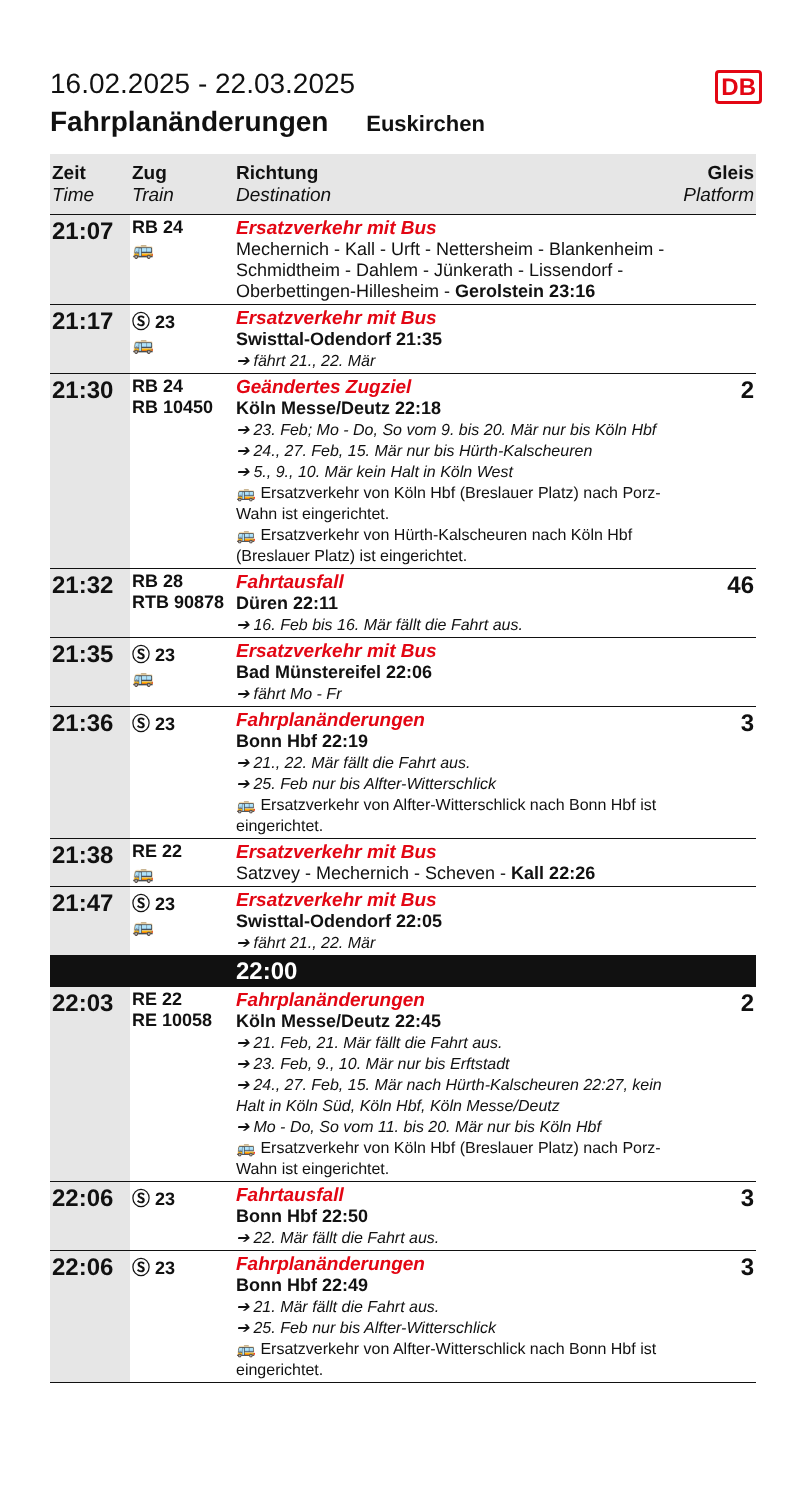DB
16.02.2025 - 22.03.2025
Fahrplanänderungen Euskirchen
| Zeit Time | Zug Train | Richtung Destination | Gleis Platform |
| --- | --- | --- | --- |
| 21:07 | RB 24 🚌 | Ersatzverkehr mit Bus Mechernich - Kall - Urft - Nettersheim - Blankenheim - Schmidtheim - Dahlem - Jünkerath - Lissendorf - Oberbettingen-Hillesheim - Gerolstein 23:16 | |
| 21:17 | Ⓢ 23 🚌 | Ersatzverkehr mit Bus Swisttal-Odendorf 21:35 ➔ fährt 21., 22. Mär | |
| 21:30 | RB 24 RB 10450 | Geändertes Zugziel Köln Messe/Deutz 22:18 ➔ 23. Feb; Mo - Do, So vom 9. bis 20. Mär nur bis Köln Hbf ➔ 24., 27. Feb, 15. Mär nur bis Hürth-Kalscheuren ➔ 5., 9., 10. Mär kein Halt in Köln West 🚌 Ersatzverkehr von Köln Hbf (Breslauer Platz) nach Porz-Wahn ist eingerichtet. 🚌 Ersatzverkehr von Hürth-Kalscheuren nach Köln Hbf (Breslauer Platz) ist eingerichtet. | 2 |
| 21:32 | RB 28 RTB 90878 | Fahrtausfall Düren 22:11 ➔ 16. Feb bis 16. Mär fällt die Fahrt aus. | 46 |
| 21:35 | Ⓢ 23 🚌 | Ersatzverkehr mit Bus Bad Münstereifel 22:06 ➔ fährt Mo - Fr | |
| 21:36 | Ⓢ 23 | Fahrplanänderungen Bonn Hbf 22:19 ➔ 21., 22. Mär fällt die Fahrt aus. ➔ 25. Feb nur bis Alfter-Witterschlick 🚌 Ersatzverkehr von Alfter-Witterschlick nach Bonn Hbf ist eingerichtet. | 3 |
| 21:38 | RE 22 🚌 | Ersatzverkehr mit Bus Satzvey - Mechernich - Scheven - Kall 22:26 | |
| 21:47 | Ⓢ 23 🚌 | Ersatzverkehr mit Bus Swisttal-Odendorf 22:05 ➔ fährt 21., 22. Mär | |
| | | 22:00 | |
| 22:03 | RE 22 RE 10058 | Fahrplanänderungen Köln Messe/Deutz 22:45 ➔ 21. Feb, 21. Mär fällt die Fahrt aus. ➔ 23. Feb, 9., 10. Mär nur bis Erftstadt ➔ 24., 27. Feb, 15. Mär nach Hürth-Kalscheuren 22:27, kein Halt in Köln Süd, Köln Hbf, Köln Messe/Deutz ➔ Mo - Do, So vom 11. bis 20. Mär nur bis Köln Hbf 🚌 Ersatzverkehr von Köln Hbf (Breslauer Platz) nach Porz-Wahn ist eingerichtet. | 2 |
| 22:06 | Ⓢ 23 | Fahrtausfall Bonn Hbf 22:50 ➔ 22. Mär fällt die Fahrt aus. | 3 |
| 22:06 | Ⓢ 23 | Fahrplanänderungen Bonn Hbf 22:49 ➔ 21. Mär fällt die Fahrt aus. ➔ 25. Feb nur bis Alfter-Witterschlick 🚌 Ersatzverkehr von Alfter-Witterschlick nach Bonn Hbf ist eingerichtet. | 3 |